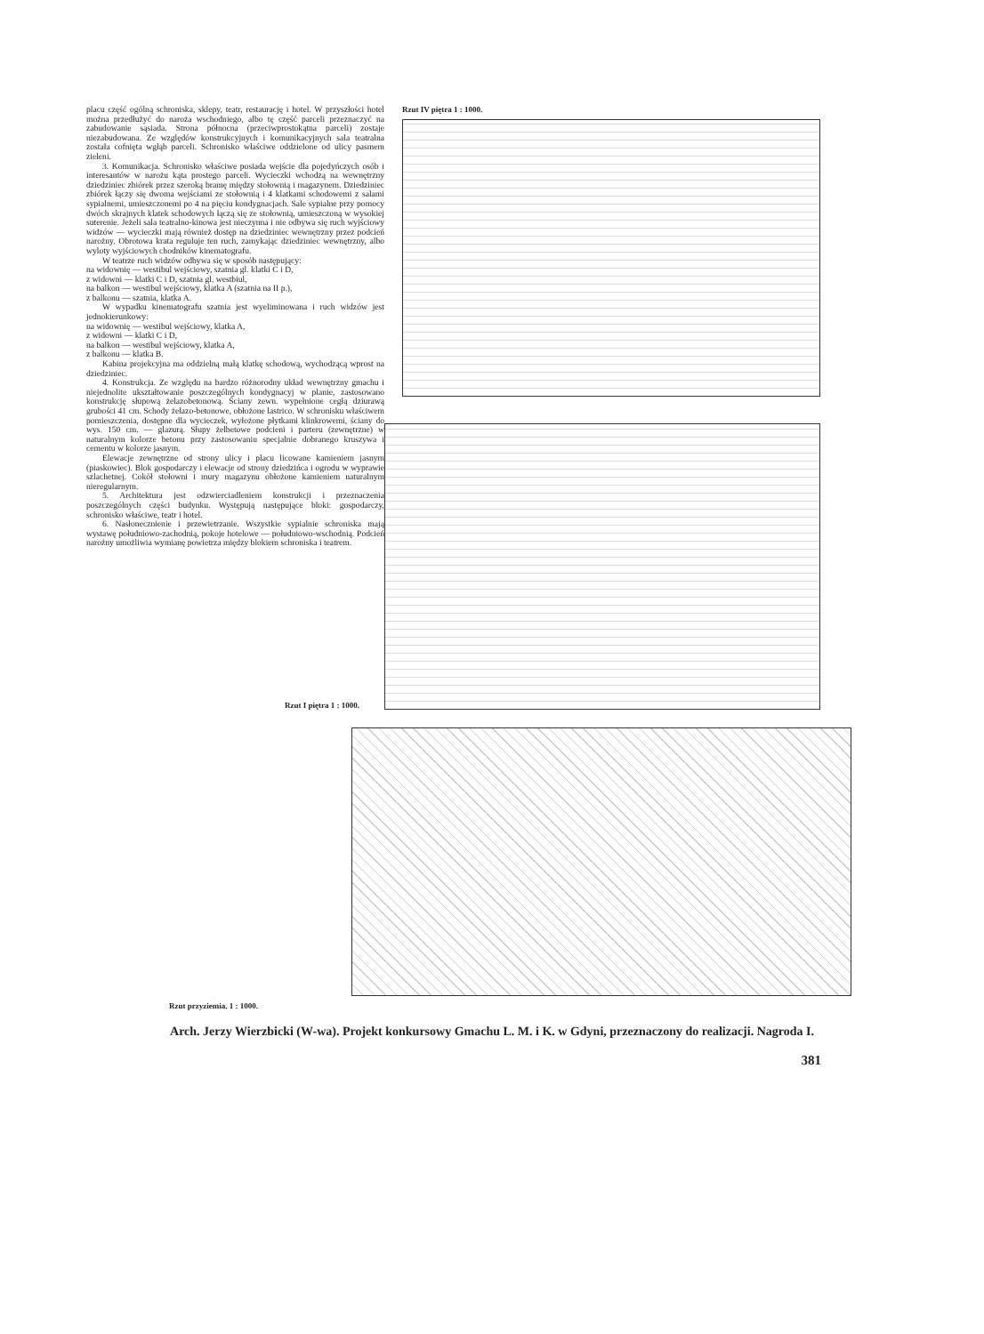placu część ogólną schroniska, sklepy, teatr, restaurację i hotel. W przyszłości hotel można przedłużyć do naroża wschodniego, albo tę część parceli przeznaczyć na zabudowanie sąsiada. Strona północna (przeciwprostokątna parceli) zostaje niezabudowana. Ze względów konstrukcyjnych i komunikacyjnych sala teatralna została cofnięta wgłąb parceli. Schronisko właściwe oddzielone od ulicy pasmem zieleni.
3. Komunikacja. Schronisko właściwe posiada wejście dla pojedyńczych osób i interesantów w narożu kąta prostego parceli. Wycieczki wchodzą na wewnętrzny dziedziniec zbiórek przez szeroką bramę między stołownią i magazynem. Dziedziniec zbiórek łączy się dwoma wejściami ze stołownią i 4 klatkami schodowemi z salami sypialnemi, umieszczonemi po 4 na pięciu kondygnacjach. Sale sypialne przy pomocy dwóch skrajnych klatek schodowych łączą się ze stołownią, umieszczoną w wysokiej suterenie. Jeżeli sala teatralno-kinowa jest nieczynna i nie odbywa się ruch wyjściowy widzów — wycieczki mają również dostęp na dziedziniec wewnętrzny przez podcień narożny. Obrotowa krata reguluje ten ruch, zamykając dziedziniec wewnętrzny, albo wyloty wyjściowych chodników kinematografu.
W teatrze ruch widzów odbywa się w sposób następujący:
na widownię — westibul wejściowy, szatnia gl. klatki C i D,
z widowni — klatki C i D, szatnia gl. westbiul,
na balkon — westibul wejściowy, klatka A (szatnia na II p.),
z balkonu — szatnia, klatka A.
W wypadku kinematografu szatnia jest wyeliminowana i ruch widzów jest jednokierunkowy:
na widownię — westibul wejściowy, klatka A,
z widowni — klatki C i D,
na balkon — westibul wejściowy, klatka A,
z balkonu — klatka B.
Kabina projekcyjna ma oddzielną małą klatkę schodową, wychodzącą wprost na dziedziniec.
4. Konstrukcja. Ze względu na bardzo różnorodny układ wewnętrzny gmachu i niejednolite ukształtowanie poszczególnych kondygnacyj w planie, zastosowano konstrukcję słupową żelazobetonową. Ściany zewn. wypełnione cegłą dziurawą grubości 41 cm. Schody żelazo-betonowe, obłożone lastrico. W schronisku właściwem pomieszczenia, dostępne dla wycieczek, wyłożone płytkami klinkrowemi, ściany do wys. 150 cm. — glazurą. Słupy żelbetowe podcieni i parteru (zewnętrzne) w naturalnym kolorze betonu przy zastosowaniu specjalnie dobranego kruszywa i cementu w kolorze jasnym.
Elewacje zewnętrzne od strony ulicy i placu licowane kamieniem jasnym (piaskowiec). Blok gospodarczy i elewacje od strony dziedzińca i ogrodu w wyprawie szlachetnej. Cokół stołowni i mury magazynu obłożone kamieniem naturalnym nieregularnym.
5. Architektura jest odzwierciadleniem konstrukcji i przeznaczenia poszczególnych części budynku. Występują następujące bloki: gospodarczy, schronisko właściwe, teatr i hotel.
6. Nasłonecznienie i przewietrzanie. Wszystkie sypialnie schroniska mają wystawę południowo-zachodnią, pokoje hotelowe — południowo-wschodnią. Podcień narożny umożliwia wymianę powietrza między blokiem schroniska i teatrem.
Rzut IV piętra 1 : 1000.
Rzut I piętra 1 : 1000.
Rzut przyziemia. 1 : 1000.
Arch. Jerzy Wierzbicki (W-wa). Projekt konkursowy Gmachu L. M. i K. w Gdyni, przeznaczony do realizacji. Nagroda I.
381